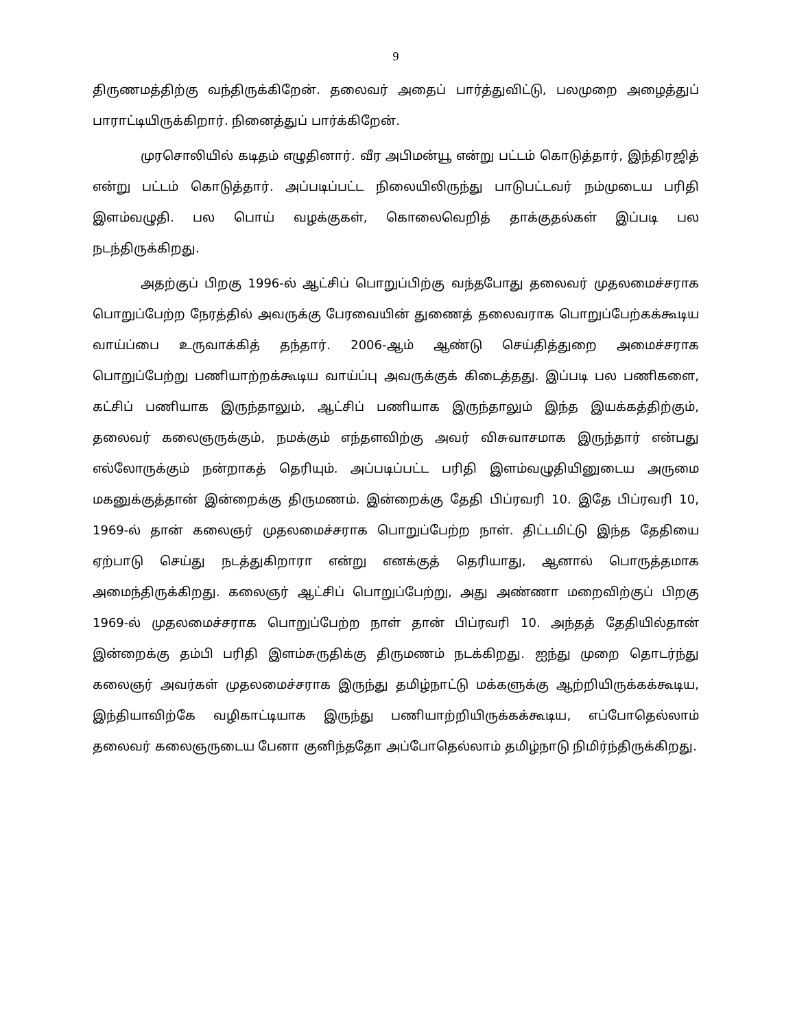9
திருணமத்திற்கு வந்திருக்கிறேன். தலைவர் அதைப் பார்த்துவிட்டு, பலமுறை அழைத்துப் பாராட்டியிருக்கிறார். நினைத்துப் பார்க்கிறேன்.
முரசொலியில் கடிதம் எழுதினார். வீர அபிமன்யூ என்று பட்டம் கொடுத்தார், இந்திரஜித் என்று பட்டம் கொடுத்தார். அப்படிப்பட்ட நிலையிலிருந்து பாடுபட்டவர் நம்முடைய பரிதி இளம்வழுதி. பல பொய் வழக்குகள், கொலைவெறித் தாக்குதல்கள் இப்படி பல நடந்திருக்கிறது.
அதற்குப் பிறகு 1996-ல் ஆட்சிப் பொறுப்பிற்கு வந்தபோது தலைவர் முதலமைச்சராக பொறுப்பேற்ற நேரத்தில் அவருக்கு பேரவையின் துணைத் தலைவராக பொறுப்பேற்கக்கூடிய வாய்ப்பை உருவாக்கித் தந்தார். 2006-ஆம் ஆண்டு செய்தித்துறை அமைச்சராக பொறுப்பேற்று பணியாற்றக்கூடிய வாய்ப்பு அவருக்குக் கிடைத்தது. இப்படி பல பணிகளை, கட்சிப் பணியாக இருந்தாலும், ஆட்சிப் பணியாக இருந்தாலும் இந்த இயக்கத்திற்கும், தலைவர் கலைஞருக்கும், நமக்கும் எந்தளவிற்கு அவர் விசுவாசமாக இருந்தார் என்பது எல்லோருக்கும் நன்றாகத் தெரியும். அப்படிப்பட்ட பரிதி இளம்வழுதியினுடைய அருமை மகனுக்குத்தான் இன்றைக்கு திருமணம். இன்றைக்கு தேதி பிப்ரவரி 10. இதே பிப்ரவரி 10, 1969-ல் தான் கலைஞர் முதலமைச்சராக பொறுப்பேற்ற நாள். திட்டமிட்டு இந்த தேதியை ஏற்பாடு செய்து நடத்துகிறாரா என்று எனக்குத் தெரியாது, ஆனால் பொருத்தமாக அமைந்திருக்கிறது. கலைஞர் ஆட்சிப் பொறுப்பேற்று, அது அண்ணா மறைவிற்குப் பிறகு 1969-ல் முதலமைச்சராக பொறுப்பேற்ற நாள் தான் பிப்ரவரி 10. அந்தத் தேதியில்தான் இன்றைக்கு தம்பி பரிதி இளம்சுருதிக்கு திருமணம் நடக்கிறது. ஐந்து முறை தொடர்ந்து கலைஞர் அவர்கள் முதலமைச்சராக இருந்து தமிழ்நாட்டு மக்களுக்கு ஆற்றியிருக்கக்கூடிய, இந்தியாவிற்கே வழிகாட்டியாக இருந்து பணியாற்றியிருக்கக்கூடிய, எப்போதெல்லாம் தலைவர் கலைஞருடைய பேனா குனிந்ததோ அப்போதெல்லாம் தமிழ்நாடு நிமிர்ந்திருக்கிறது.